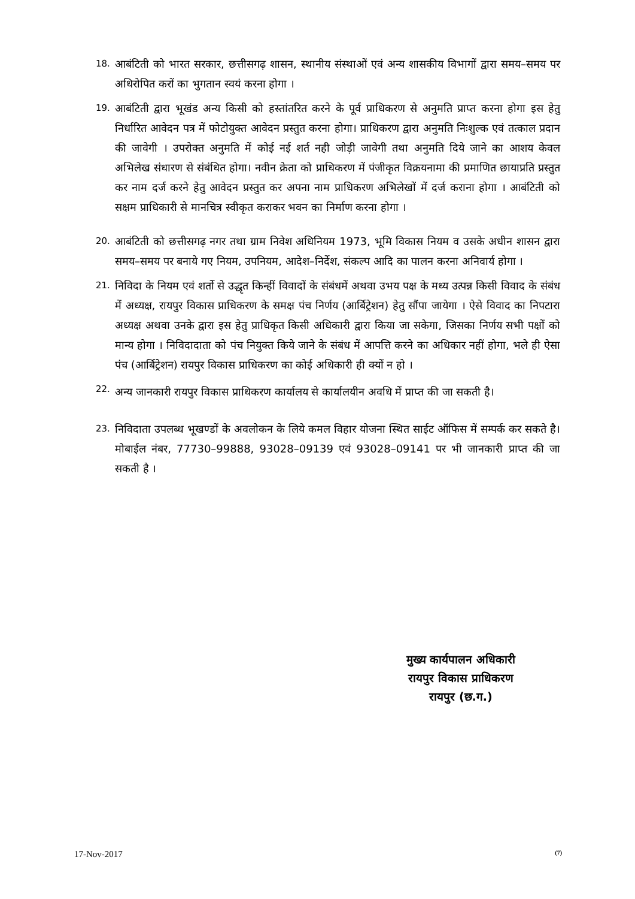18. आबंटिती को भारत सरकार, छत्तीसगढ़ शासन, स्थानीय संस्थाओं एवं अन्य शासकीय विभागों द्वारा समय–समय पर अधिरोपित करों का भुगतान स्वयं करना होगा ।
19. आबंटिती द्वारा भूखंड अन्य किसी को हस्तांतरित करने के पूर्व प्राधिकरण से अनुमति प्राप्त करना होगा इस हेतु निर्धारित आवेदन पत्र में फोटोयुक्त आवेदन प्रस्तुत करना होगा। प्राधिकरण द्वारा अनुमति निःशुल्क एवं तत्काल प्रदान की जावेगी । उपरोक्त अनुमति में कोई नई शर्त नही जोड़ी जावेगी तथा अनुमति दिये जाने का आशय केवल अभिलेख संधारण से संबंधित होगा। नवीन क्रेता को प्राधिकरण में पंजीकृत विक्रयनामा की प्रमाणित छायाप्रति प्रस्तुत कर नाम दर्ज करने हेतु आवेदन प्रस्तुत कर अपना नाम प्राधिकरण अभिलेखों में दर्ज कराना होगा । आबंटिती को सक्षम प्राधिकारी से मानचित्र स्वीकृत कराकर भवन का निर्माण करना होगा ।
20. आबंटिती को छत्तीसगढ़ नगर तथा ग्राम निवेश अधिनियम 1973, भूमि विकास नियम व उसके अधीन शासन द्वारा समय–समय पर बनाये गए नियम, उपनियम, आदेश–निर्देश, संकल्प आदि का पालन करना अनिवार्य होगा ।
21. निविदा के नियम एवं शर्तो से उद्धृत किन्हीं विवादों के संबंधमें अथवा उभय पक्ष के मध्य उत्पन्न किसी विवाद के संबंध में अध्यक्ष, रायपुर विकास प्राधिकरण के समक्ष पंच निर्णय (आर्बिट्रेशन) हेतु सौंपा जायेगा । ऐसे विवाद का निपटारा अध्यक्ष अथवा उनके द्वारा इस हेतु प्राधिकृत किसी अधिकारी द्वारा किया जा सकेगा, जिसका निर्णय सभी पक्षों को मान्य होगा । निविदादाता को पंच नियुक्त किये जाने के संबंध में आपत्ति करने का अधिकार नहीं होगा, भले ही ऐसा पंच (आर्बिट्रेशन) रायपुर विकास प्राधिकरण का कोई अधिकारी ही क्यों न हो ।
22. अन्य जानकारी रायपुर विकास प्राधिकरण कार्यालय से कार्यालयीन अवधि में प्राप्त की जा सकती है।
23. निविदाता उपलब्ध भूखण्डों के अवलोकन के लिये कमल विहार योजना स्थित साईट ऑफिस में सम्पर्क कर सकते है। मोबाईल नंबर, 77730–99888, 93028–09139 एवं 93028–09141 पर भी जानकारी प्राप्त की जा सकती है ।
मुख्य कार्यपालन अधिकारी
रायपुर विकास प्राधिकरण
रायपुर (छ.ग.)
17-Nov-2017 (7)